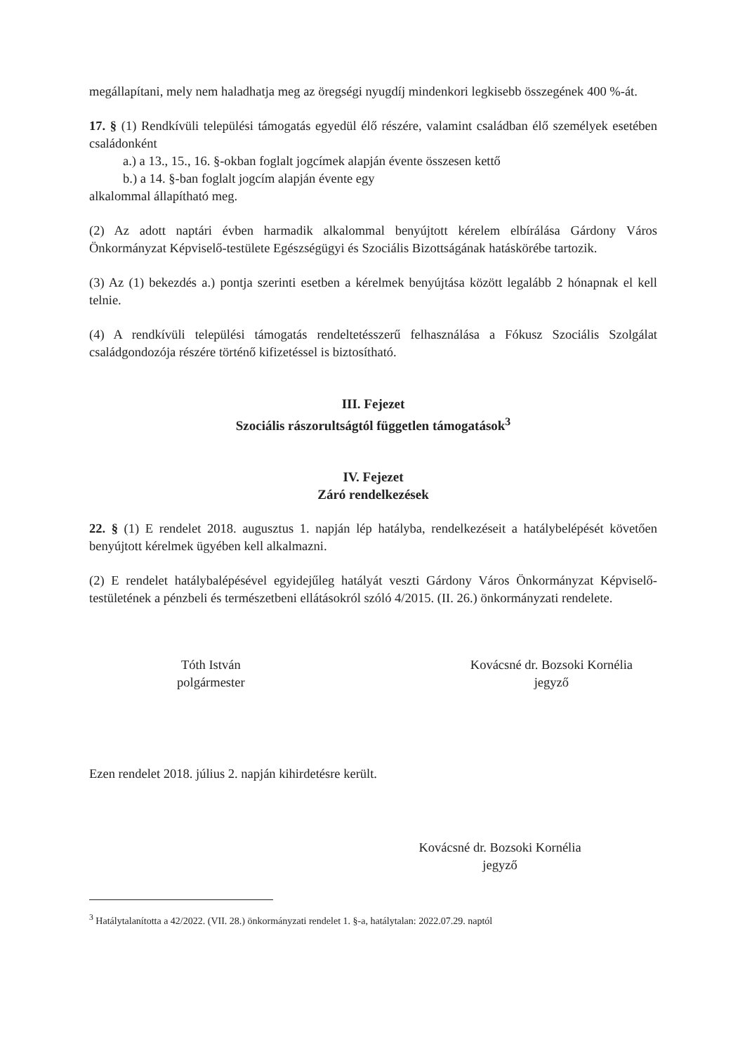megállapítani, mely nem haladhatja meg az öregségi nyugdíj mindenkori legkisebb összegének 400 %-át.
17. § (1) Rendkívüli települési támogatás egyedül élő részére, valamint családban élő személyek esetében családonként
a.) a 13., 15., 16. §-okban foglalt jogcímek alapján évente összesen kettő
b.) a 14. §-ban foglalt jogcím alapján évente egy
alkalommal állapítható meg.
(2) Az adott naptári évben harmadik alkalommal benyújtott kérelem elbírálása Gárdony Város Önkormányzat Képviselő-testülete Egészségügyi és Szociális Bizottságának hatáskörébe tartozik.
(3) Az (1) bekezdés a.) pontja szerinti esetben a kérelmek benyújtása között legalább 2 hónapnak el kell telnie.
(4) A rendkívüli települési támogatás rendeltetésszerű felhasználása a Fókusz Szociális Szolgálat családgondozója részére történő kifizetéssel is biztosítható.
III. Fejezet
Szociális rászorultságtól független támogatások<sup>3</sup>
IV. Fejezet
Záró rendelkezések
22. § (1) E rendelet 2018. augusztus 1. napján lép hatályba, rendelkezéseit a hatálybelépését követően benyújtott kérelmek ügyében kell alkalmazni.
(2) E rendelet hatálybalépésével egyidejűleg hatályát veszti Gárdony Város Önkormányzat Képviselő-testületének a pénzbeli és természetbeni ellátásokról szóló 4/2015. (II. 26.) önkormányzati rendelete.
Tóth István
polgármester
Kovácsné dr. Bozsoki Kornélia
jegyző
Ezen rendelet 2018. július 2. napján kihirdetésre került.
Kovácsné dr. Bozsoki Kornélia
jegyző
<sup>3</sup> Hatálytalanította a 42/2022. (VII. 28.) önkormányzati rendelet 1. §-a, hatálytalan: 2022.07.29. naptól